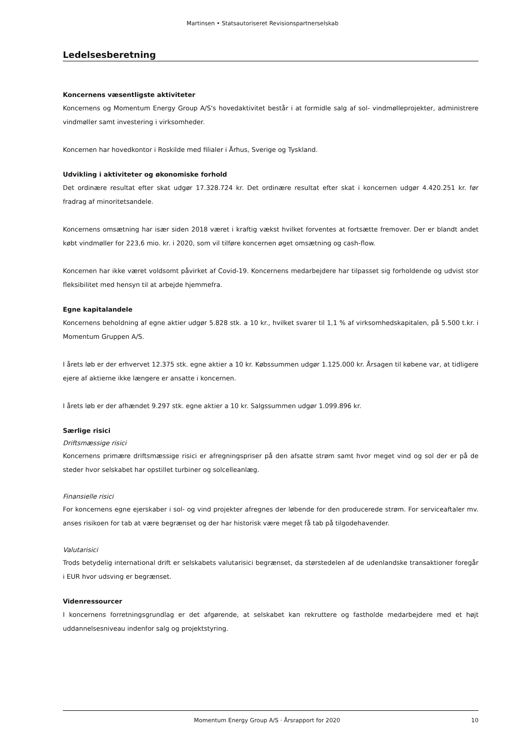Martinsen • Statsautoriseret Revisionspartnerselskab
Ledelsesberetning
Koncernens væsentligste aktiviteter
Koncernens og Momentum Energy Group A/S's hovedaktivitet består i at formidle salg af sol- vindmølleprojekter, administrere vindmøller samt investering i virksomheder.
Koncernen har hovedkontor i Roskilde med filialer i Århus, Sverige og Tyskland.
Udvikling i aktiviteter og økonomiske forhold
Det ordinære resultat efter skat udgør 17.328.724 kr. Det ordinære resultat efter skat i koncernen udgør 4.420.251 kr. før fradrag af minoritetsandele.
Koncernens omsætning har især siden 2018 været i kraftig vækst hvilket forventes at fortsætte fremover. Der er blandt andet købt vindmøller for 223,6 mio. kr. i 2020, som vil tilføre koncernen øget omsætning og cash-flow.
Koncernen har ikke været voldsomt påvirket af Covid-19. Koncernens medarbejdere har tilpasset sig forholdende og udvist stor fleksibilitet med hensyn til at arbejde hjemmefra.
Egne kapitalandele
Koncernens beholdning af egne aktier udgør 5.828 stk. a 10 kr., hvilket svarer til 1,1 % af virksomhedskapitalen, på 5.500 t.kr. i Momentum Gruppen A/S.
I årets løb er der erhvervet 12.375 stk. egne aktier a 10 kr. Købssummen udgør 1.125.000 kr. Årsagen til købene var, at tidligere ejere af aktierne ikke længere er ansatte i koncernen.
I årets løb er der afhændet 9.297 stk. egne aktier a 10 kr. Salgssummen udgør 1.099.896 kr.
Særlige risici
Driftsmæssige risici
Koncernens primære driftsmæssige risici er afregningspriser på den afsatte strøm samt hvor meget vind og sol der er på de steder hvor selskabet har opstillet turbiner og solcelleanlæg.
Finansielle risici
For koncernens egne ejerskaber i sol- og vind projekter afregnes der løbende for den producerede strøm. For serviceaftaler mv. anses risikoen for tab at være begrænset og der har historisk være meget få tab på tilgodehavender.
Valutarisici
Trods betydelig international drift er selskabets valutarisici begrænset, da størstedelen af de udenlandske transaktioner foregår i EUR hvor udsving er begrænset.
Videnressourcer
I koncernens forretningsgrundlag er det afgørende, at selskabet kan rekruttere og fastholde medarbejdere med et højt uddannelsesniveau indenfor salg og projektstyring.
Momentum Energy Group A/S · Årsrapport for 2020 10